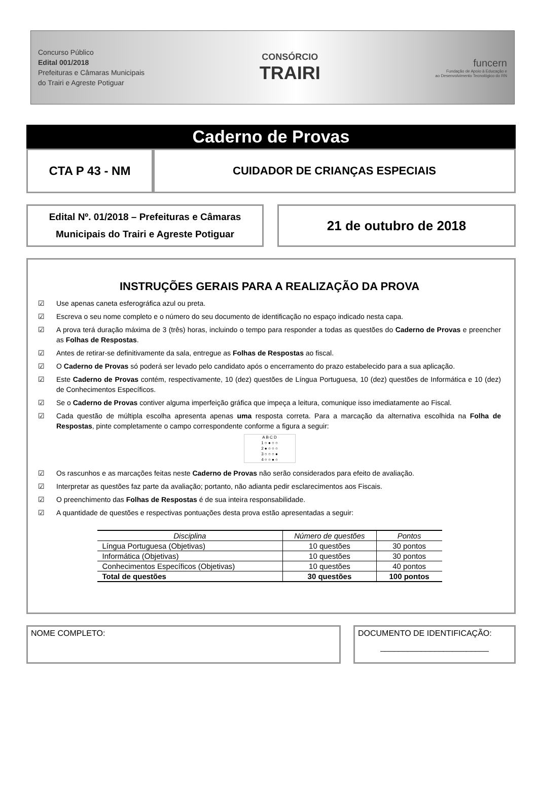Concurso Público
Edital 001/2018
Prefeituras e Câmaras Municipais
do Trairi e Agreste Potiguar
CONSÓRCIO
TRAIRI
funcern
Fundação de Apoio à Educação e
ao Desenvolvimento Tecnológico do RN
Caderno de Provas
CTA P 43 - NM CUIDADOR DE CRIANÇAS ESPECIAIS
Edital Nº. 01/2018 – Prefeituras e Câmaras
Municipais do Trairi e Agreste Potiguar
21 de outubro de 2018
INSTRUÇÕES GERAIS PARA A REALIZAÇÃO DA PROVA
☑ Use apenas caneta esferográfica azul ou preta.
☑ Escreva o seu nome completo e o número do seu documento de identificação no espaço indicado nesta capa.
☑ A prova terá duração máxima de 3 (três) horas, incluindo o tempo para responder a todas as questões do Caderno de Provas e preencher as Folhas de Respostas.
☑ Antes de retirar-se definitivamente da sala, entregue as Folhas de Respostas ao fiscal.
☑ O Caderno de Provas só poderá ser levado pelo candidato após o encerramento do prazo estabelecido para a sua aplicação.
☑ Este Caderno de Provas contém, respectivamente, 10 (dez) questões de Língua Portuguesa, 10 (dez) questões de Informática e 10 (dez) de Conhecimentos Específicos.
☑ Se o Caderno de Provas contiver alguma imperfeição gráfica que impeça a leitura, comunique isso imediatamente ao Fiscal.
☑ Cada questão de múltipla escolha apresenta apenas uma resposta correta. Para a marcação da alternativa escolhida na Folha de Respostas, pinte completamente o campo correspondente conforme a figura a seguir:
A B C D
1 ○ ● ○ ○
2 ● ○ ○ ○
3 ○ ○ ○ ●
4 ○ ○ ● ○
☑ Os rascunhos e as marcações feitas neste Caderno de Provas não serão considerados para efeito de avaliação.
☑ Interpretar as questões faz parte da avaliação; portanto, não adianta pedir esclarecimentos aos Fiscais.
☑ O preenchimento das Folhas de Respostas é de sua inteira responsabilidade.
☑ A quantidade de questões e respectivas pontuações desta prova estão apresentadas a seguir:
| Disciplina | Número de questões | Pontos |
| --- | --- | --- |
| Língua Portuguesa (Objetivas) | 10 questões | 30 pontos |
| Informática (Objetivas) | 10 questões | 30 pontos |
| Conhecimentos Específicos (Objetivas) | 10 questões | 40 pontos |
| Total de questões | 30 questões | 100 pontos |
NOME COMPLETO: DOCUMENTO DE IDENTIFICAÇÃO:
________________________